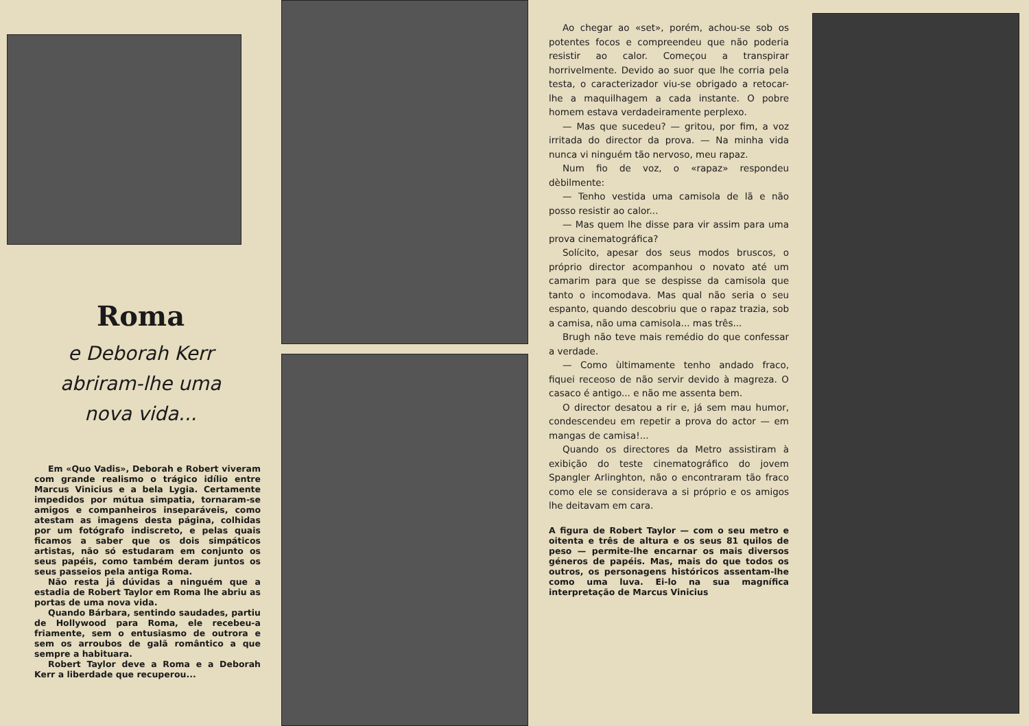Roma
e Deborah Kerr
abriram-lhe uma
nova vida...
Em «Quo Vadis», Deborah e Robert viveram com grande realismo o trágico idílio entre Marcus Vinicius e a bela Lygia. Certamente impedidos por mútua simpatia, tornaram-se amigos e companheiros inseparáveis, como atestam as imagens desta página, colhidas por um fotógrafo indiscreto, e pelas quais ficamos a saber que os dois simpáticos artistas, não só estudaram em conjunto os seus papéis, como também deram juntos os seus passeios pela antiga Roma.
Não resta já dúvidas a ninguém que a estadia de Robert Taylor em Roma lhe abriu as portas de uma nova vida.
Quando Bárbara, sentindo saudades, partiu de Hollywood para Roma, ele recebeu-a friamente, sem o entusiasmo de outrora e sem os arroubos de galã romântico a que sempre a habituara.
Robert Taylor deve a Roma e a Deborah Kerr a liberdade que recuperou...
Ao chegar ao «set», porém, achou-se sob os potentes focos e compreendeu que não poderia resistir ao calor. Começou a transpirar horrivelmente. Devido ao suor que lhe corria pela testa, o caracterizador viu-se obrigado a retocar-lhe a maquilhagem a cada instante. O pobre homem estava verdadeiramente perplexo.
— Mas que sucedeu? — gritou, por fim, a voz irritada do director da prova. — Na minha vida nunca vi ninguém tão nervoso, meu rapaz.
Num fio de voz, o «rapaz» respondeu dèbilmente:
— Tenho vestida uma camisola de lã e não posso resistir ao calor...
— Mas quem lhe disse para vir assim para uma prova cinematográfica?
Solícito, apesar dos seus modos bruscos, o próprio director acompanhou o novato até um camarim para que se despisse da camisola que tanto o incomodava. Mas qual não seria o seu espanto, quando descobriu que o rapaz trazia, sob a camisa, não uma camisola... mas três...
Brugh não teve mais remédio do que confessar a verdade.
— Como ùltimamente tenho andado fraco, fiquei receoso de não servir devido à magreza. O casaco é antigo... e não me assenta bem.
O director desatou a rir e, já sem mau humor, condescendeu em repetir a prova do actor — em mangas de camisa!...
Quando os directores da Metro assistiram à exibição do teste cinematográfico do jovem Spangler Arlinghton, não o encontraram tão fraco como ele se considerava a si próprio e os amigos lhe deitavam em cara.
A figura de Robert Taylor — com o seu metro e oitenta e três de altura e os seus 81 quilos de peso — permite-lhe encarnar os mais diversos géneros de papéis. Mas, mais do que todos os outros, os personagens históricos assentam-lhe como uma luva. Ei-lo na sua magnífica interpretação de Marcus Vinicius